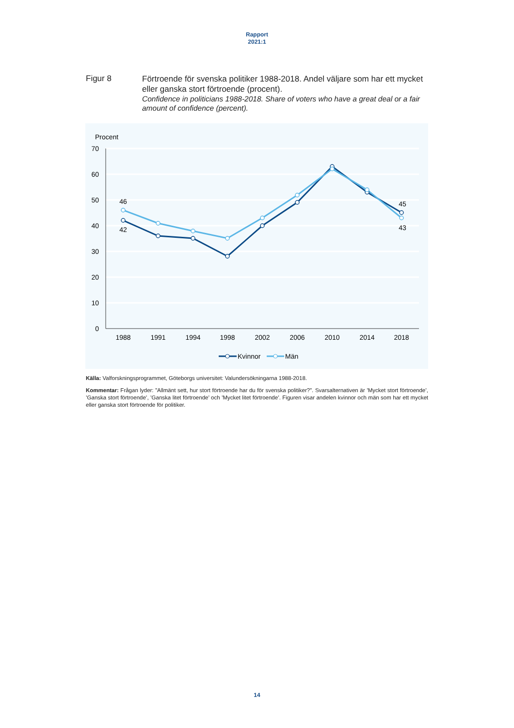Rapport
2021:1
Figur 8
Förtroende för svenska politiker 1988-2018. Andel väljare som har ett mycket eller ganska stort förtroende (procent).
Confidence in politicians 1988-2018. Share of voters who have a great deal or a fair amount of confidence (percent).
Procent
70
60
50
40
30
20
10
0
1988
1991
1994
1998
2002
2006
2010
2014
2018
46
42
45
43
Kvinnor
Män
Källa: Valforskningsprogrammet, Göteborgs universitet: Valundersökningarna 1988-2018.
Kommentar: Frågan lyder: ”Allmänt sett, hur stort förtroende har du för svenska politiker?”. Svarsalternativen är ’Mycket stort förtroende’, ’Ganska stort förtroende’, ’Ganska litet förtroende’ och ’Mycket litet förtroende’. Figuren visar andelen kvinnor och män som har ett mycket eller ganska stort förtroende för politiker.
14